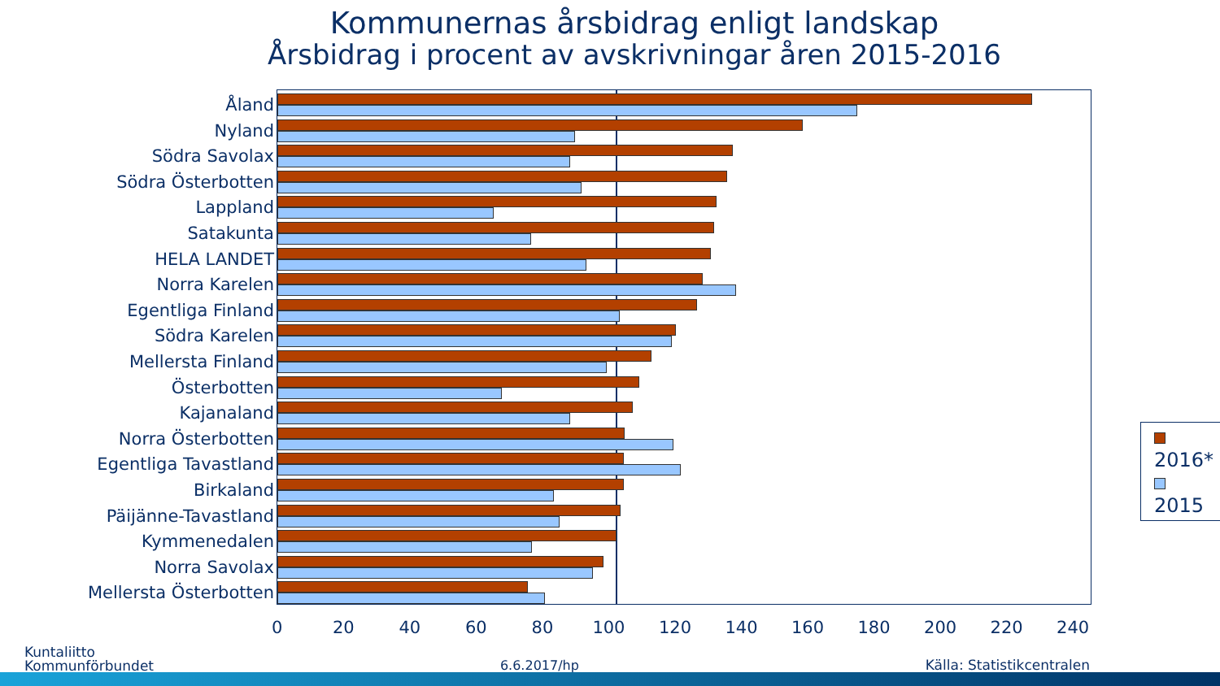Kommunernas årsbidrag enligt landskap
Årsbidrag i procent av avskrivningar åren 2015-2016
Åland
Nyland
Södra Savolax
Södra Österbotten
Lappland
Satakunta
HELA LANDET
Norra Karelen
Egentliga Finland
Södra Karelen
Mellersta Finland
Österbotten
Kajanaland
Norra Österbotten
Egentliga Tavastland
Birkaland
Päijänne-Tavastland
Kymmenedalen
Norra Savolax
Mellersta Österbotten
2016*
2015
0 20 40 60 80 100 120 140 160 180 200 220 240
Kuntaliitto
Kommunförbundet
6.6.2017/hp
Källa: Statistikcentralen